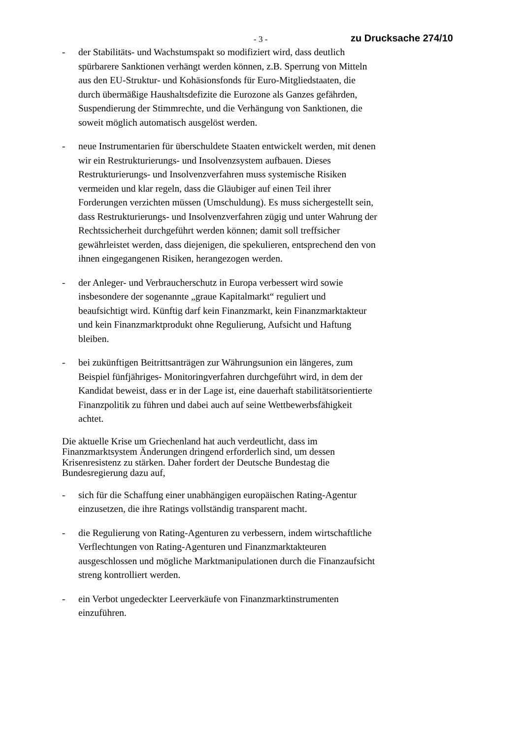- 3 - zu Drucksache 274/10
- der Stabilitäts- und Wachstumspakt so modifiziert wird, dass deutlich spürbarere Sanktionen verhängt werden können, z.B. Sperrung von Mitteln aus den EU-Struktur- und Kohäsionsfonds für Euro-Mitgliedstaaten, die durch übermäßige Haushaltsdefizite die Eurozone als Ganzes gefährden, Suspendierung der Stimmrechte, und die Verhängung von Sanktionen, die soweit möglich automatisch ausgelöst werden.
- neue Instrumentarien für überschuldete Staaten entwickelt werden, mit denen wir ein Restrukturierungs- und Insolvenzsystem aufbauen. Dieses Restrukturierungs- und Insolvenzverfahren muss systemische Risiken vermeiden und klar regeln, dass die Gläubiger auf einen Teil ihrer Forderungen verzichten müssen (Umschuldung). Es muss sichergestellt sein, dass Restrukturierungs- und Insolvenzverfahren zügig und unter Wahrung der Rechtssicherheit durchgeführt werden können; damit soll treffsicher gewährleistet werden, dass diejenigen, die spekulieren, entsprechend den von ihnen eingegangenen Risiken, herangezogen werden.
- der Anleger- und Verbraucherschutz in Europa verbessert wird sowie insbesondere der sogenannte „graue Kapitalmarkt“ reguliert und beaufsichtigt wird. Künftig darf kein Finanzmarkt, kein Finanzmarktakteur und kein Finanzmarktprodukt ohne Regulierung, Aufsicht und Haftung bleiben.
- bei zukünftigen Beitrittsanträgen zur Währungsunion ein längeres, zum Beispiel fünfjähriges- Monitoringverfahren durchgeführt wird, in dem der Kandidat beweist, dass er in der Lage ist, eine dauerhaft stabilitätsorientierte Finanzpolitik zu führen und dabei auch auf seine Wettbewerbsfähigkeit achtet.
Die aktuelle Krise um Griechenland hat auch verdeutlicht, dass im Finanzmarktsystem Änderungen dringend erforderlich sind, um dessen Krisenresistenz zu stärken. Daher fordert der Deutsche Bundestag die Bundesregierung dazu auf,
- sich für die Schaffung einer unabhängigen europäischen Rating-Agentur einzusetzen, die ihre Ratings vollständig transparent macht.
- die Regulierung von Rating-Agenturen zu verbessern, indem wirtschaftliche Verflechtungen von Rating-Agenturen und Finanzmarktakteuren ausgeschlossen und mögliche Marktmanipulationen durch die Finanzaufsicht streng kontrolliert werden.
- ein Verbot ungedeckter Leerverkäufe von Finanzmarktinstrumenten einzuführen.